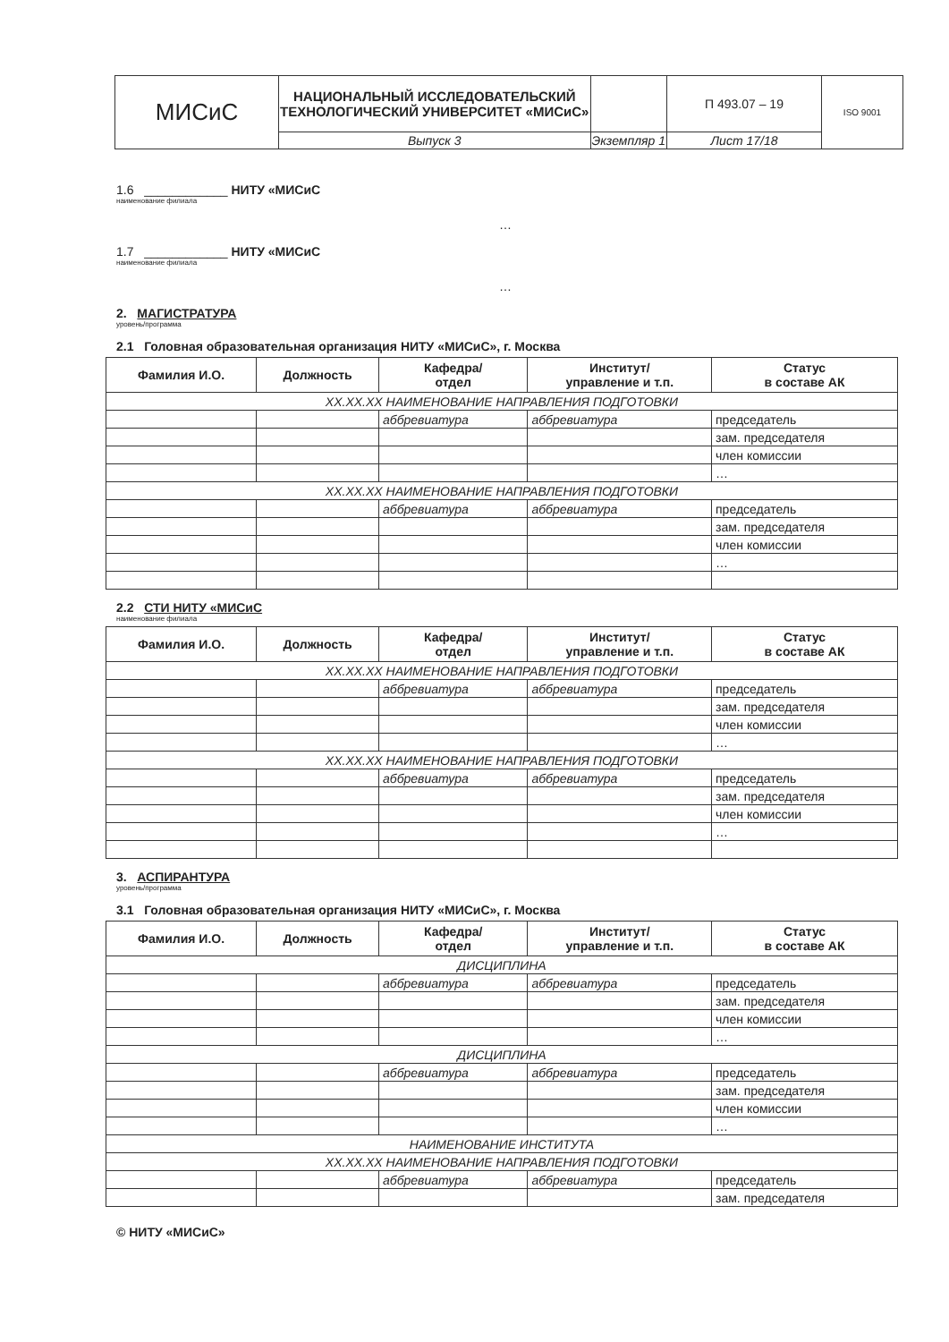| МИСиС | НАЦИОНАЛЬНЫЙ ИССЛЕДОВАТЕЛЬСКИЙ ТЕХНОЛОГИЧЕСКИЙ УНИВЕРСИТЕТ «МИСиС» | | П 493.07 – 19 | ISO 9001 |
| | Выпуск 3 | Экземпляр 1 | Лист 17/18 | |
1.6 ____________ НИТУ «МИСиС
наименование филиала
…
1.7 ____________ НИТУ «МИСиС
наименование филиала
…
2. МАГИСТРАТУРА
уровень/программа
2.1 Головная образовательная организация НИТУ «МИСиС», г. Москва
| Фамилия И.О. | Должность | Кафедра/ отдел | Институт/ управление и т.п. | Статус в составе АК |
| --- | --- | --- | --- | --- |
| XX.XX.XX НАИМЕНОВАНИЕ НАПРАВЛЕНИЯ ПОДГОТОВКИ | | | | |
| | | аббревиатура | аббревиатура | председатель |
| | | | | зам. председателя |
| | | | | член комиссии |
| | | | | … |
| XX.XX.XX НАИМЕНОВАНИЕ НАПРАВЛЕНИЯ ПОДГОТОВКИ | | | | |
| | | аббревиатура | аббревиатура | председатель |
| | | | | зам. председателя |
| | | | | член комиссии |
| | | | | … |
2.2 СТИ НИТУ «МИСиС
наименование филиала
| Фамилия И.О. | Должность | Кафедра/ отдел | Институт/ управление и т.п. | Статус в составе АК |
| --- | --- | --- | --- | --- |
| XX.XX.XX НАИМЕНОВАНИЕ НАПРАВЛЕНИЯ ПОДГОТОВКИ | | | | |
| | | аббревиатура | аббревиатура | председатель |
| | | | | зам. председателя |
| | | | | член комиссии |
| | | | | … |
| XX.XX.XX НАИМЕНОВАНИЕ НАПРАВЛЕНИЯ ПОДГОТОВКИ | | | | |
| | | аббревиатура | аббревиатура | председатель |
| | | | | зам. председателя |
| | | | | член комиссии |
| | | | | … |
3. АСПИРАНТУРА
уровень/программа
3.1 Головная образовательная организация НИТУ «МИСиС», г. Москва
| Фамилия И.О. | Должность | Кафедра/ отдел | Институт/ управление и т.п. | Статус в составе АК |
| --- | --- | --- | --- | --- |
| ДИСЦИПЛИНА | | | | |
| | | аббревиатура | аббревиатура | председатель |
| | | | | зам. председателя |
| | | | | член комиссии |
| | | | | … |
| ДИСЦИПЛИНА | | | | |
| | | аббревиатура | аббревиатура | председатель |
| | | | | зам. председателя |
| | | | | член комиссии |
| | | | | … |
| НАИМЕНОВАНИЕ ИНСТИТУТА | | | | |
| XX.XX.XX НАИМЕНОВАНИЕ НАПРАВЛЕНИЯ ПОДГОТОВКИ | | | | |
| | | аббревиатура | аббревиатура | председатель |
| | | | | зам. председателя |
© НИТУ «МИСиС»